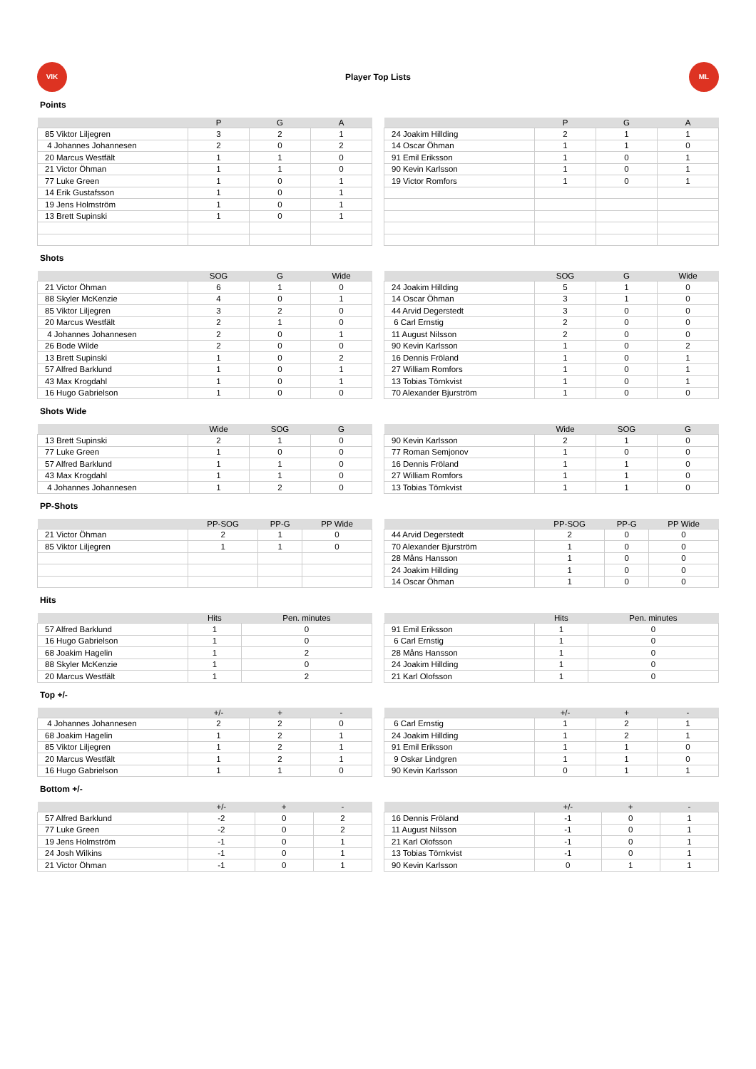VIK
Player Top Lists
ML
Points
| | P | G | A |
| --- | --- | --- | --- |
| 85 Viktor Liljegren | 3 | 2 | 1 |
| 4 Johannes Johannesen | 2 | 0 | 2 |
| 20 Marcus Westfält | 1 | 1 | 0 |
| 21 Victor Öhman | 1 | 1 | 0 |
| 77 Luke Green | 1 | 0 | 1 |
| 14 Erik Gustafsson | 1 | 0 | 1 |
| 19 Jens Holmström | 1 | 0 | 1 |
| 13 Brett Supinski | 1 | 0 | 1 |
| | P | G | A |
| --- | --- | --- | --- |
| 24 Joakim Hillding | 2 | 1 | 1 |
| 14 Oscar Öhman | 1 | 1 | 0 |
| 91 Emil Eriksson | 1 | 0 | 1 |
| 90 Kevin Karlsson | 1 | 0 | 1 |
| 19 Victor Romfors | 1 | 0 | 1 |
Shots
| | SOG | G | Wide |
| --- | --- | --- | --- |
| 21 Victor Öhman | 6 | 1 | 0 |
| 88 Skyler McKenzie | 4 | 0 | 1 |
| 85 Viktor Liljegren | 3 | 2 | 0 |
| 20 Marcus Westfält | 2 | 1 | 0 |
| 4 Johannes Johannesen | 2 | 0 | 1 |
| 26 Bode Wilde | 2 | 0 | 0 |
| 13 Brett Supinski | 1 | 0 | 2 |
| 57 Alfred Barklund | 1 | 0 | 1 |
| 43 Max Krogdahl | 1 | 0 | 1 |
| 16 Hugo Gabrielson | 1 | 0 | 0 |
| | SOG | G | Wide |
| --- | --- | --- | --- |
| 24 Joakim Hillding | 5 | 1 | 0 |
| 14 Oscar Öhman | 3 | 1 | 0 |
| 44 Arvid Degerstedt | 3 | 0 | 0 |
| 6 Carl Ernstig | 2 | 0 | 0 |
| 11 August Nilsson | 2 | 0 | 0 |
| 90 Kevin Karlsson | 1 | 0 | 2 |
| 16 Dennis Fröland | 1 | 0 | 1 |
| 27 William Romfors | 1 | 0 | 1 |
| 13 Tobias Törnkvist | 1 | 0 | 1 |
| 70 Alexander Bjurström | 1 | 0 | 0 |
Shots Wide
| | Wide | SOG | G |
| --- | --- | --- | --- |
| 13 Brett Supinski | 2 | 1 | 0 |
| 77 Luke Green | 1 | 0 | 0 |
| 57 Alfred Barklund | 1 | 1 | 0 |
| 43 Max Krogdahl | 1 | 1 | 0 |
| 4 Johannes Johannesen | 1 | 2 | 0 |
| | Wide | SOG | G |
| --- | --- | --- | --- |
| 90 Kevin Karlsson | 2 | 1 | 0 |
| 77 Roman Semjonov | 1 | 0 | 0 |
| 16 Dennis Fröland | 1 | 1 | 0 |
| 27 William Romfors | 1 | 1 | 0 |
| 13 Tobias Törnkvist | 1 | 1 | 0 |
PP-Shots
| | PP-SOG | PP-G | PP Wide |
| --- | --- | --- | --- |
| 21 Victor Öhman | 2 | 1 | 0 |
| 85 Viktor Liljegren | 1 | 1 | 0 |
| | PP-SOG | PP-G | PP Wide |
| --- | --- | --- | --- |
| 44 Arvid Degerstedt | 2 | 0 | 0 |
| 70 Alexander Bjurström | 1 | 0 | 0 |
| 28 Måns Hansson | 1 | 0 | 0 |
| 24 Joakim Hillding | 1 | 0 | 0 |
| 14 Oscar Öhman | 1 | 0 | 0 |
Hits
| | Hits | Pen. minutes |
| --- | --- | --- |
| 57 Alfred Barklund | 1 | 0 |
| 16 Hugo Gabrielson | 1 | 0 |
| 68 Joakim Hagelin | 1 | 2 |
| 88 Skyler McKenzie | 1 | 0 |
| 20 Marcus Westfält | 1 | 2 |
| | Hits | Pen. minutes |
| --- | --- | --- |
| 91 Emil Eriksson | 1 | 0 |
| 6 Carl Ernstig | 1 | 0 |
| 28 Måns Hansson | 1 | 0 |
| 24 Joakim Hillding | 1 | 0 |
| 21 Karl Olofsson | 1 | 0 |
Top +/-
| | +/- | + | - |
| --- | --- | --- | --- |
| 4 Johannes Johannesen | 2 | 2 | 0 |
| 68 Joakim Hagelin | 1 | 2 | 1 |
| 85 Viktor Liljegren | 1 | 2 | 1 |
| 20 Marcus Westfält | 1 | 2 | 1 |
| 16 Hugo Gabrielson | 1 | 1 | 0 |
| | +/- | + | - |
| --- | --- | --- | --- |
| 6 Carl Ernstig | 1 | 2 | 1 |
| 24 Joakim Hillding | 1 | 2 | 1 |
| 91 Emil Eriksson | 1 | 1 | 0 |
| 9 Oskar Lindgren | 1 | 1 | 0 |
| 90 Kevin Karlsson | 0 | 1 | 1 |
Bottom +/-
| | +/- | + | - |
| --- | --- | --- | --- |
| 57 Alfred Barklund | -2 | 0 | 2 |
| 77 Luke Green | -2 | 0 | 2 |
| 19 Jens Holmström | -1 | 0 | 1 |
| 24 Josh Wilkins | -1 | 0 | 1 |
| 21 Victor Öhman | -1 | 0 | 1 |
| | +/- | + | - |
| --- | --- | --- | --- |
| 16 Dennis Fröland | -1 | 0 | 1 |
| 11 August Nilsson | -1 | 0 | 1 |
| 21 Karl Olofsson | -1 | 0 | 1 |
| 13 Tobias Törnkvist | -1 | 0 | 1 |
| 90 Kevin Karlsson | 0 | 1 | 1 |